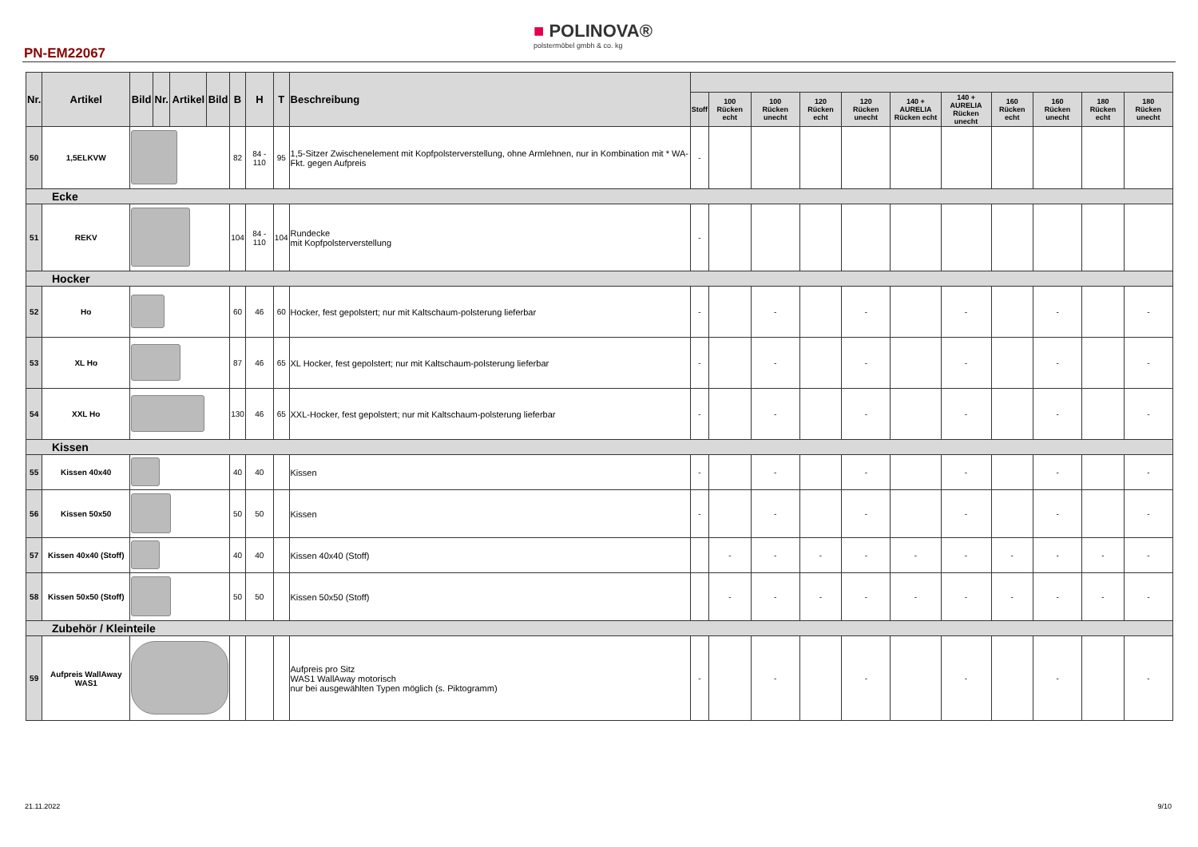PN-EM22067
■ POLINOVA®
polstermöbel gmbh & co. kg
| Nr. | Artikel | Bild | Nr. | Artikel | Bild | B | H | T | Beschreibung | | | | | | | | | | | |
| --- | --- | --- | --- | --- | --- | --- | --- | --- | --- | --- | --- | --- | --- | --- | --- | --- | --- | --- | --- | --- |
| | | | | | | | | | | Stoff | 100 Rücken echt | 100 Rücken unecht | 120 Rücken echt | 120 Rücken unecht | 140 + AURELIA Rücken echt | 140 + AURELIA Rücken unecht | 160 Rücken echt | 160 Rücken unecht | 180 Rücken echt | 180 Rücken unecht |
| 50 | 1,5ELKVW | | | | | 82 | 84 - 110 | 95 | 1,5-Sitzer Zwischenelement mit Kopfpolsterverstellung, ohne Armlehnen, nur in Kombination mit * WA-Fkt. gegen Aufpreis | - | | | | | | | | | | |
| Ecke | | | | | | | | | | | | | | | | | | | | |
| 51 | REKV | | | | | 104 | 84 - 110 | 104 | Rundecke mit Kopfpolsterverstellung | - | | | | | | | | | | |
| Hocker | | | | | | | | | | | | | | | | | | | | |
| 52 | Ho | | | | | 60 | 46 | 60 | Hocker, fest gepolstert; nur mit Kaltschaum-polsterung lieferbar | - | | - | | - | | - | | - | | - |
| 53 | XL Ho | | | | | 87 | 46 | 65 | XL Hocker, fest gepolstert; nur mit Kaltschaum-polsterung lieferbar | - | | - | | - | | - | | - | | - |
| 54 | XXL Ho | | | | | 130 | 46 | 65 | XXL-Hocker, fest gepolstert; nur mit Kaltschaum-polsterung lieferbar | - | | - | | - | | - | | - | | - |
| Kissen | | | | | | | | | | | | | | | | | | | | |
| 55 | Kissen 40x40 | | | | | 40 | 40 | | Kissen | - | | - | | - | | - | | - | | - |
| 56 | Kissen 50x50 | | | | | 50 | 50 | | Kissen | - | | - | | - | | - | | - | | - |
| 57 | Kissen 40x40 (Stoff) | | | | | 40 | 40 | | Kissen 40x40 (Stoff) | | - | - | - | - | - | - | - | - | - | - |
| 58 | Kissen 50x50 (Stoff) | | | | | 50 | 50 | | Kissen 50x50 (Stoff) | | - | - | - | - | - | - | - | - | - | - |
| Zubehör / Kleinteile | | | | | | | | | | | | | | | | | | | | |
| 59 | Aufpreis WallAway WAS1 | | | | | | | | Aufpreis pro Sitz WAS1 WallAway motorisch nur bei ausgewählten Typen möglich (s. Piktogramm) | - | | - | | - | | - | | - | | - |
21.11.2022 9/10